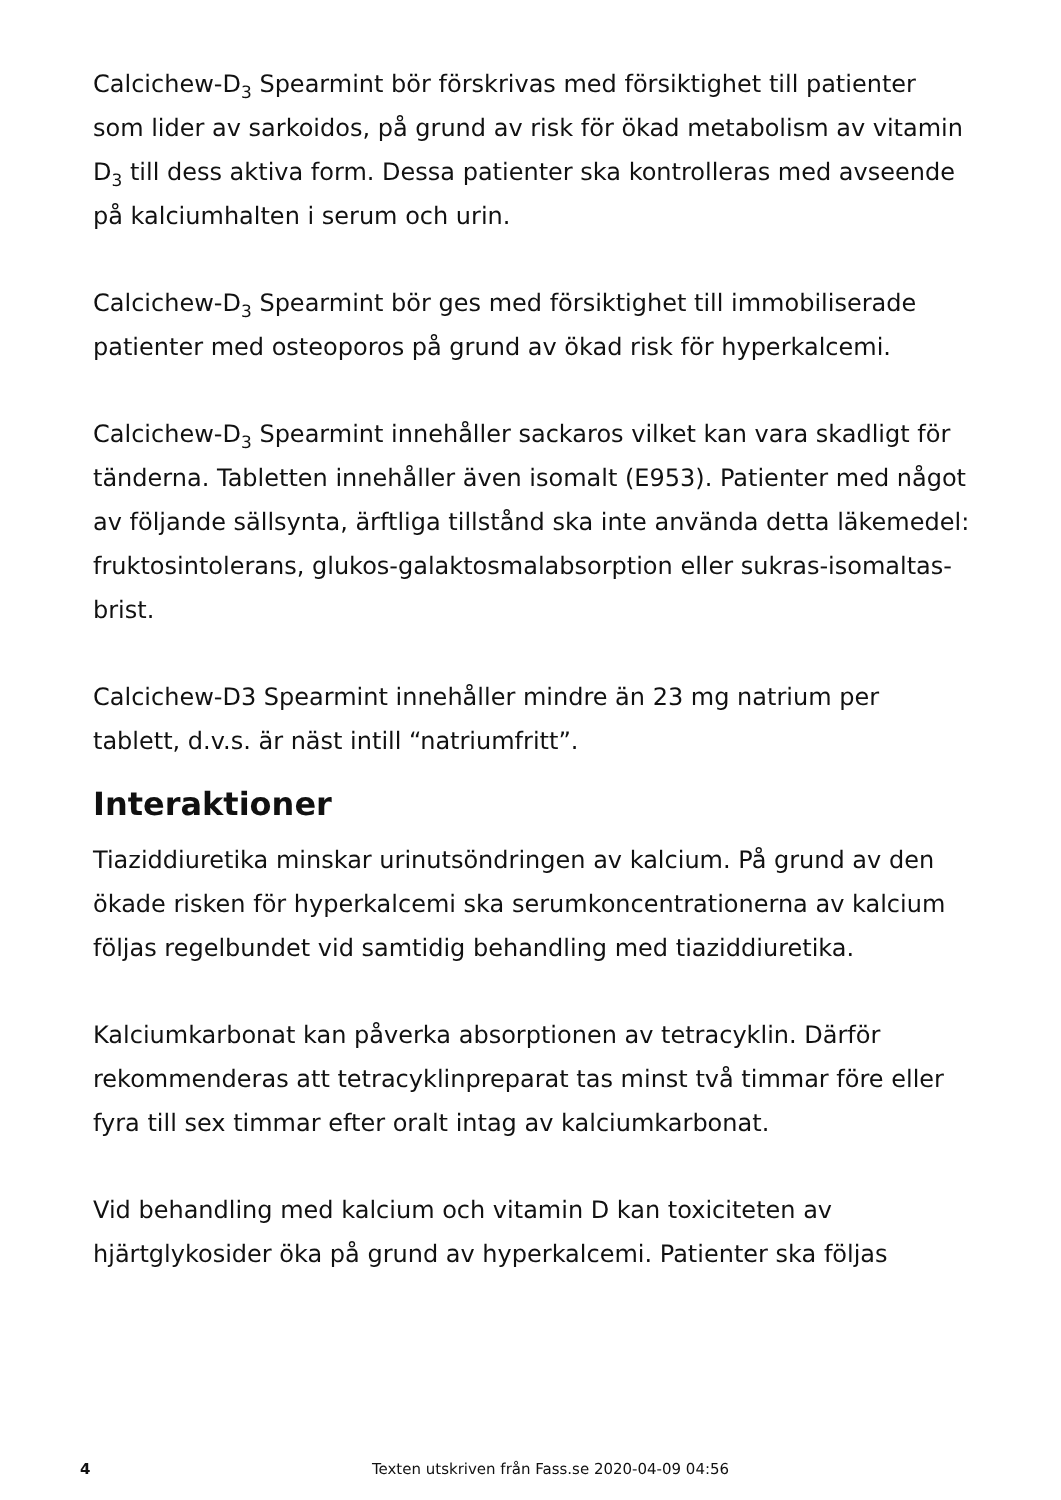Calcichew-D<sub>3</sub> Spearmint bör förskrivas med försiktighet till patienter som lider av sarkoidos, på grund av risk för ökad metabolism av vitamin D<sub>3</sub> till dess aktiva form. Dessa patienter ska kontrolleras med avseende på kalciumhalten i serum och urin.
Calcichew-D<sub>3</sub> Spearmint bör ges med försiktighet till immobiliserade patienter med osteoporos på grund av ökad risk för hyperkalcemi.
Calcichew-D<sub>3</sub> Spearmint innehåller sackaros vilket kan vara skadligt för tänderna. Tabletten innehåller även isomalt (E953). Patienter med något av följande sällsynta, ärftliga tillstånd ska inte använda detta läkemedel: fruktosintolerans, glukos-galaktosmalabsorption eller sukras-isomaltas-brist.
Calcichew-D3 Spearmint innehåller mindre än 23 mg natrium per tablett, d.v.s. är näst intill “natriumfritt”.
Interaktioner
Tiaziddiuretika minskar urinutsöndringen av kalcium. På grund av den ökade risken för hyperkalcemi ska serumkoncentrationerna av kalcium följas regelbundet vid samtidig behandling med tiaziddiuretika.
Kalciumkarbonat kan påverka absorptionen av tetracyklin. Därför rekommenderas att tetracyklinpreparat tas minst två timmar före eller fyra till sex timmar efter oralt intag av kalciumkarbonat.
Vid behandling med kalcium och vitamin D kan toxiciteten av hjärtglykosider öka på grund av hyperkalcemi. Patienter ska följas
4
Texten utskriven från Fass.se 2020-04-09 04:56